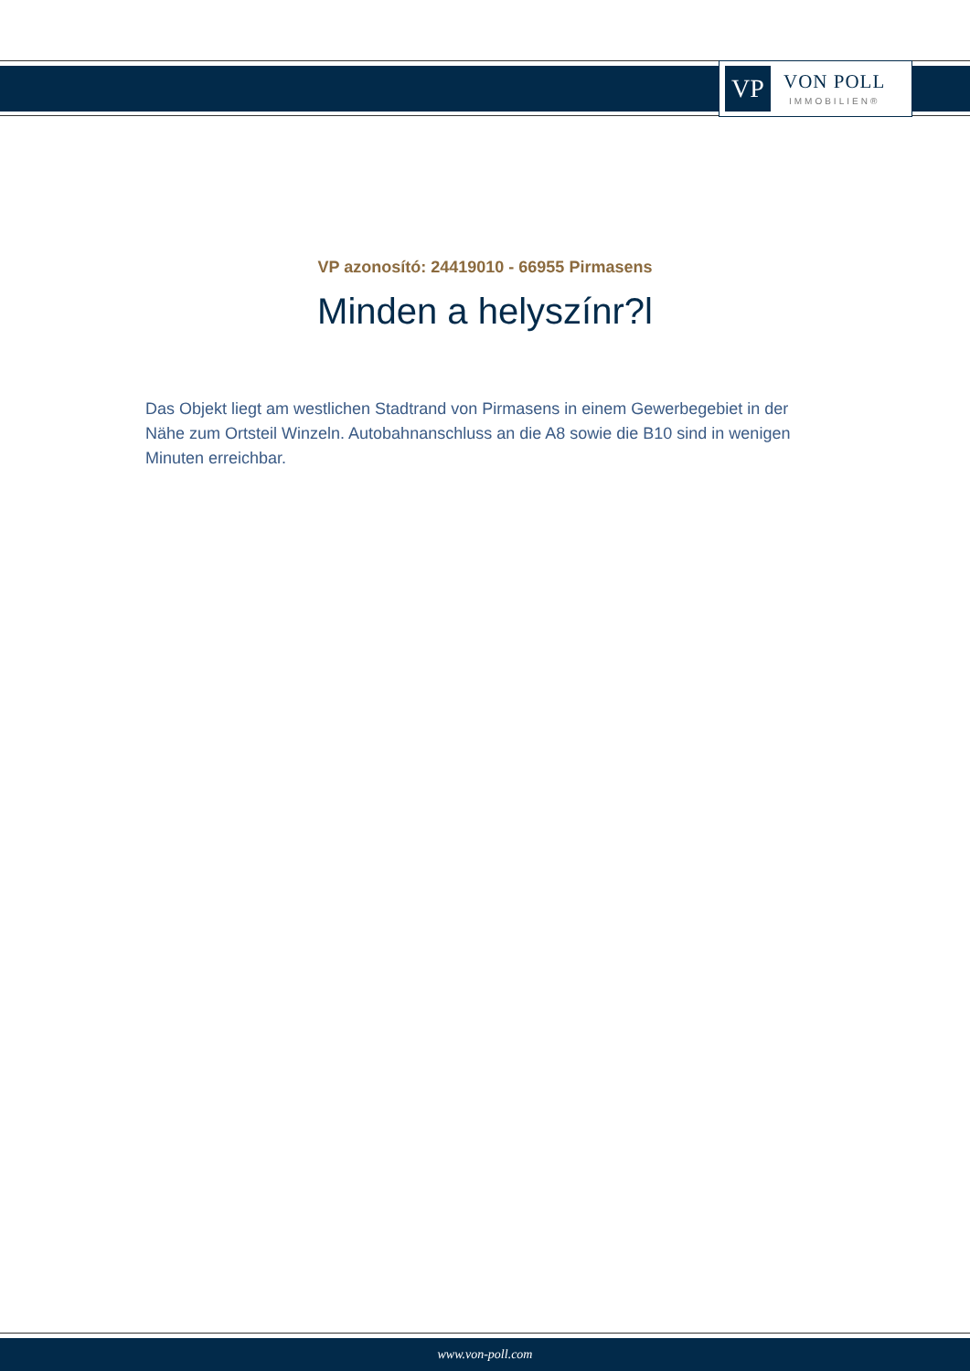VP
VON POLL
IMMOBILIEN®
VP azonosító: 24419010 - 66955 Pirmasens
Minden a helyszínr?l
Das Objekt liegt am westlichen Stadtrand von Pirmasens in einem Gewerbegebiet in der Nähe zum Ortsteil Winzeln. Autobahnanschluss an die A8 sowie die B10 sind in wenigen Minuten erreichbar.
www.von-poll.com